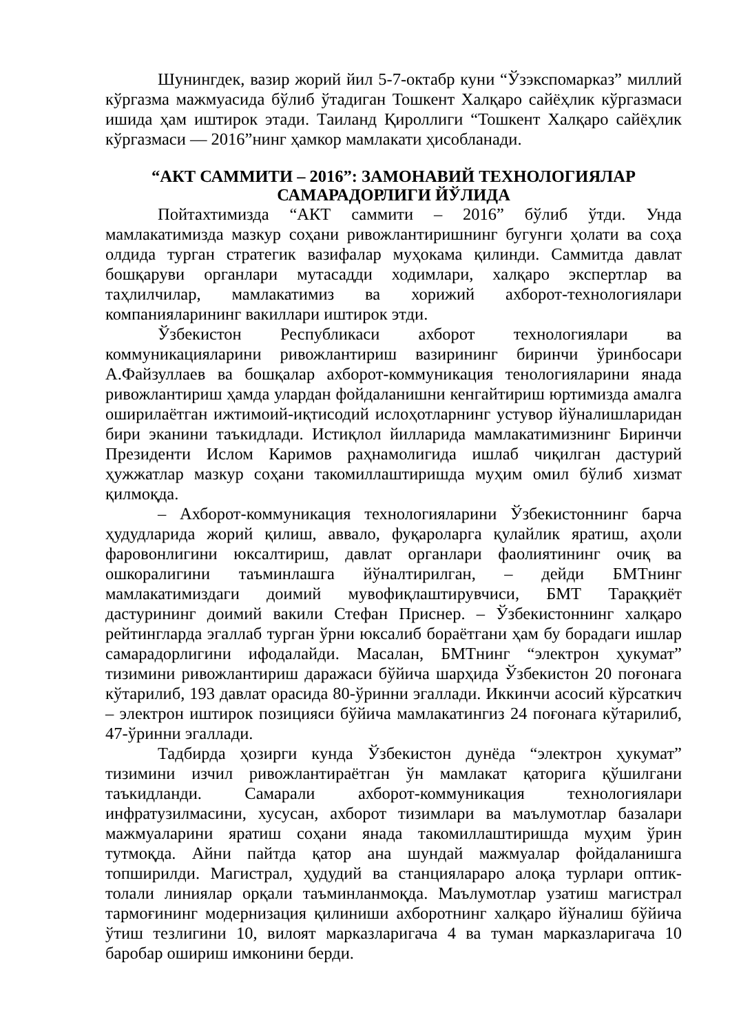Шунингдек, вазир жорий йил 5-7-октабр куни “Ўзэкспомарказ” миллий кўргазма мажмуасида бўлиб ўтадиган Тошкент Халқаро сайёҳлик кўргазмаси ишида ҳам иштирок этади. Таиланд Қироллиги “Тошкент Халқаро сайёҳлик кўргазмаси — 2016”нинг ҳамкор мамлакати ҳисобланади.
“АКТ САММИТИ – 2016”: ЗАМОНАВИЙ ТЕХНОЛОГИЯЛАР САМАРАДОРЛИГИ ЙЎЛИДА
Пойтахтимизда “АКТ саммити – 2016” бўлиб ўтди. Унда мамлакатимизда мазкур соҳани ривожлантиришнинг бугунги ҳолати ва соҳа олдида турган стратегик вазифалар муҳокама қилинди. Саммитда давлат бошқаруви органлари мутасадди ходимлари, халқаро экспертлар ва таҳлилчилар, мамлакатимиз ва хорижий ахборот-технологиялари компанияларининг вакиллари иштирок этди.
Ўзбекистон Республикаси ахборот технологиялари ва коммуникацияларини ривожлантириш вазирининг биринчи ўринбосари А.Файзуллаев ва бошқалар ахборот-коммуникация тенологияларини янада ривожлантириш ҳамда улардан фойдаланишни кенгайтириш юртимизда амалга оширилаётган ижтимоий-иқтисодий ислоҳотларнинг устувор йўналишларидан бири эканини таъкидлади. Истиқлол йилларида мамлакатимизнинг Биринчи Президенти Ислом Каримов раҳнамолигида ишлаб чиқилган дастурий ҳужжатлар мазкур соҳани такомиллаштиришда муҳим омил бўлиб хизмат қилмоқда.
– Ахборот-коммуникация технологияларини Ўзбекистоннинг барча ҳудудларида жорий қилиш, аввало, фуқароларга қулайлик яратиш, аҳоли фаровонлигини юксалтириш, давлат органлари фаолиятининг очиқ ва ошкоралигини таъминлашга йўналтирилган, – дейди БМТнинг мамлакатимиздаги доимий мувофиқлаштирувчиси, БМТ Тараққиёт дастурининг доимий вакили Стефан Приснер. – Ўзбекистоннинг халқаро рейтингларда эгаллаб турган ўрни юксалиб бораётгани ҳам бу борадаги ишлар самарадорлигини ифодалайди. Масалан, БМТнинг “электрон ҳукумат” тизимини ривожлантириш даражаси бўйича шарҳида Ўзбекистон 20 поғонага кўтарилиб, 193 давлат орасида 80-ўринни эгаллади. Иккинчи асосий кўрсаткич – электрон иштирок позицияси бўйича мамлакатингиз 24 поғонага кўтарилиб, 47-ўринни эгаллади.
Тадбирда ҳозирги кунда Ўзбекистон дунёда “электрон ҳукумат” тизимини изчил ривожлантираётган ўн мамлакат қаторига қўшилгани таъкидланди. Самарали ахборот-коммуникация технологиялари инфратузилмасини, хусусан, ахборот тизимлари ва маълумотлар базалари мажмуаларини яратиш соҳани янада такомиллаштиришда муҳим ўрин тутмоқда. Айни пайтда қатор ана шундай мажмуалар фойдаланишга топширилди. Магистрал, ҳудудий ва станциялараро алоқа турлари оптик-толали линиялар орқали таъминланмоқда. Маълумотлар узатиш магистрал тармоғининг модернизация қилиниши ахборотнинг халқаро йўналиш бўйича ўтиш тезлигини 10, вилоят марказларигача 4 ва туман марказларигача 10 баробар ошириш имконини берди.